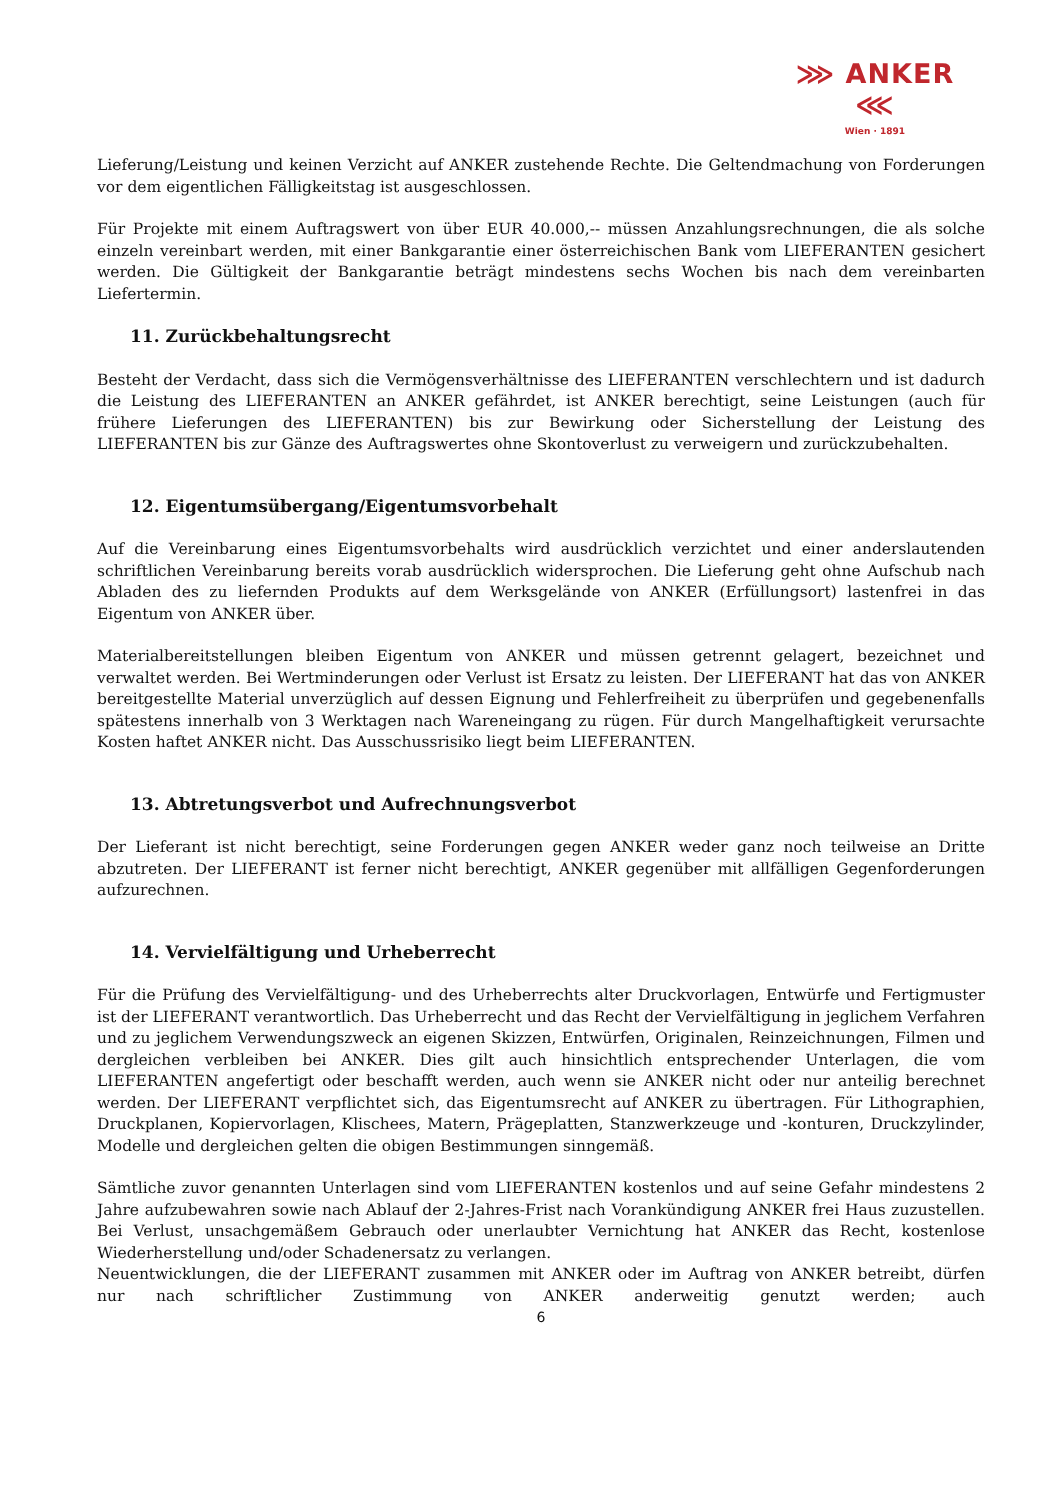⋙ ANKER ⋘
Wien · 1891
Lieferung/Leistung und keinen Verzicht auf ANKER zustehende Rechte. Die Geltendmachung von Forderungen vor dem eigentlichen Fälligkeitstag ist ausgeschlossen.
Für Projekte mit einem Auftragswert von über EUR 40.000,-- müssen Anzahlungsrechnungen, die als solche einzeln vereinbart werden, mit einer Bankgarantie einer österreichischen Bank vom LIEFERANTEN gesichert werden. Die Gültigkeit der Bankgarantie beträgt mindestens sechs Wochen bis nach dem vereinbarten Liefertermin.
11. Zurückbehaltungsrecht
Besteht der Verdacht, dass sich die Vermögensverhältnisse des LIEFERANTEN verschlechtern und ist dadurch die Leistung des LIEFERANTEN an ANKER gefährdet, ist ANKER berechtigt, seine Leistungen (auch für frühere Lieferungen des LIEFERANTEN) bis zur Bewirkung oder Sicherstellung der Leistung des LIEFERANTEN bis zur Gänze des Auftragswertes ohne Skontoverlust zu verweigern und zurückzubehalten.
12. Eigentumsübergang/Eigentumsvorbehalt
Auf die Vereinbarung eines Eigentumsvorbehalts wird ausdrücklich verzichtet und einer anderslautenden schriftlichen Vereinbarung bereits vorab ausdrücklich widersprochen. Die Lieferung geht ohne Aufschub nach Abladen des zu liefernden Produkts auf dem Werksgelände von ANKER (Erfüllungsort) lastenfrei in das Eigentum von ANKER über.
Materialbereitstellungen bleiben Eigentum von ANKER und müssen getrennt gelagert, bezeichnet und verwaltet werden. Bei Wertminderungen oder Verlust ist Ersatz zu leisten. Der LIEFERANT hat das von ANKER bereitgestellte Material unverzüglich auf dessen Eignung und Fehlerfreiheit zu überprüfen und gegebenenfalls spätestens innerhalb von 3 Werktagen nach Wareneingang zu rügen. Für durch Mangelhaftigkeit verursachte Kosten haftet ANKER nicht. Das Ausschussrisiko liegt beim LIEFERANTEN.
13. Abtretungsverbot und Aufrechnungsverbot
Der Lieferant ist nicht berechtigt, seine Forderungen gegen ANKER weder ganz noch teilweise an Dritte abzutreten. Der LIEFERANT ist ferner nicht berechtigt, ANKER gegenüber mit allfälligen Gegenforderungen aufzurechnen.
14. Vervielfältigung und Urheberrecht
Für die Prüfung des Vervielfältigung- und des Urheberrechts alter Druckvorlagen, Entwürfe und Fertigmuster ist der LIEFERANT verantwortlich. Das Urheberrecht und das Recht der Vervielfältigung in jeglichem Verfahren und zu jeglichem Verwendungszweck an eigenen Skizzen, Entwürfen, Originalen, Reinzeichnungen, Filmen und dergleichen verbleiben bei ANKER. Dies gilt auch hinsichtlich entsprechender Unterlagen, die vom LIEFERANTEN angefertigt oder beschafft werden, auch wenn sie ANKER nicht oder nur anteilig berechnet werden. Der LIEFERANT verpflichtet sich, das Eigentumsrecht auf ANKER zu übertragen. Für Lithographien, Druckplanen, Kopiervorlagen, Klischees, Matern, Prägeplatten, Stanzwerkzeuge und -konturen, Druckzylinder, Modelle und dergleichen gelten die obigen Bestimmungen sinngemäß.
Sämtliche zuvor genannten Unterlagen sind vom LIEFERANTEN kostenlos und auf seine Gefahr mindestens 2 Jahre aufzubewahren sowie nach Ablauf der 2-Jahres-Frist nach Vorankündigung ANKER frei Haus zuzustellen. Bei Verlust, unsachgemäßem Gebrauch oder unerlaubter Vernichtung hat ANKER das Recht, kostenlose Wiederherstellung und/oder Schadenersatz zu verlangen.
Neuentwicklungen, die der LIEFERANT zusammen mit ANKER oder im Auftrag von ANKER betreibt, dürfen nur nach schriftlicher Zustimmung von ANKER anderweitig genutzt werden; auch
6